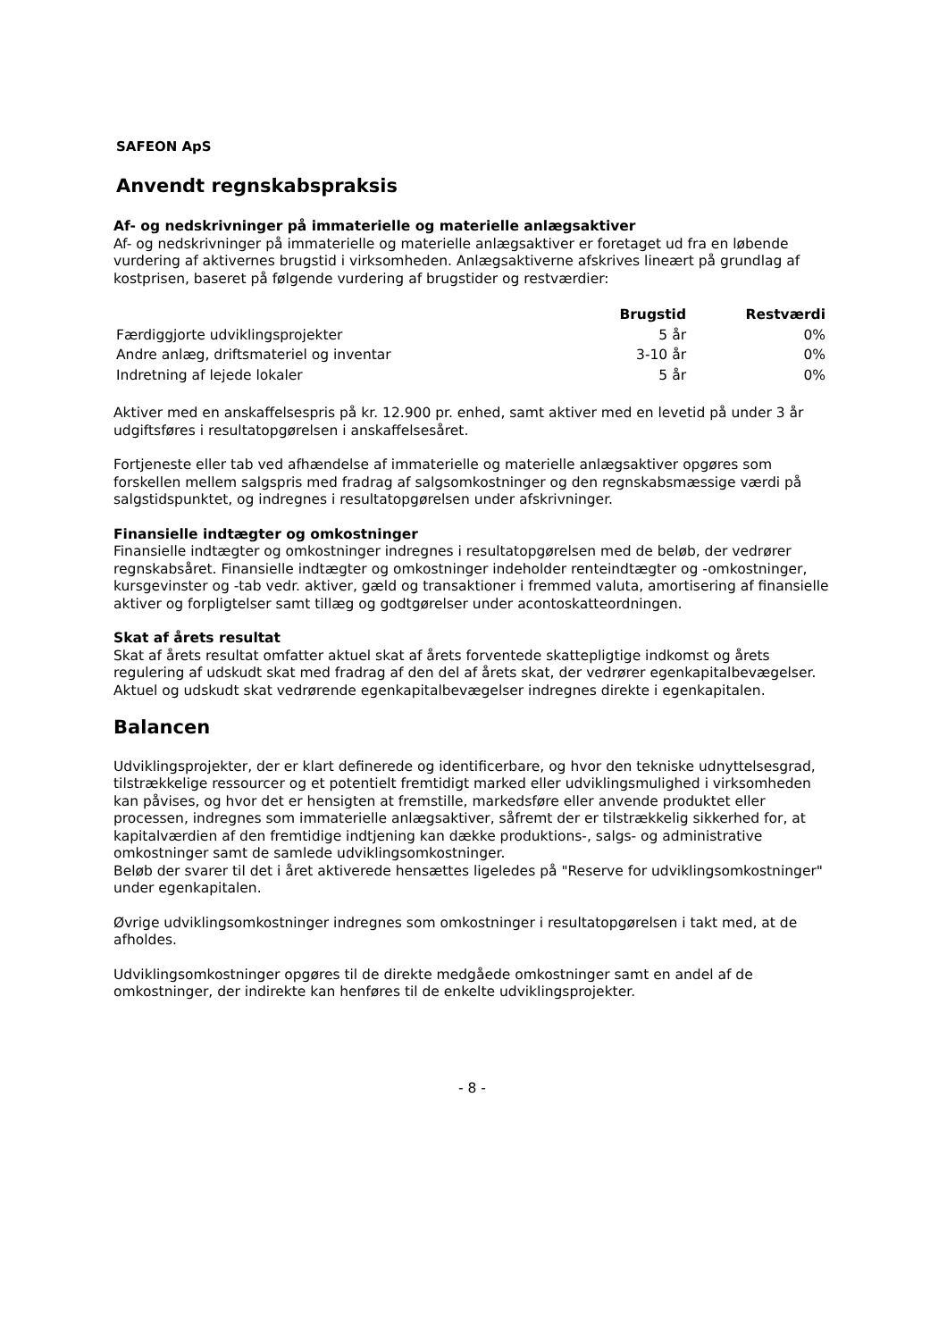SAFEON ApS
Anvendt regnskabspraksis
Af- og nedskrivninger på immaterielle og materielle anlægsaktiver
Af- og nedskrivninger på immaterielle og materielle anlægsaktiver er foretaget ud fra en løbende vurdering af aktivernes brugstid i virksomheden. Anlægsaktiverne afskrives lineært på grundlag af kostprisen, baseret på følgende vurdering af brugstider og restværdier:
| | Brugstid | Restværdi |
| --- | --- | --- |
| Færdiggjorte udviklingsprojekter | 5 år | 0% |
| Andre anlæg, driftsmateriel og inventar | 3-10 år | 0% |
| Indretning af lejede lokaler | 5 år | 0% |
Aktiver med en anskaffelsespris på kr. 12.900 pr. enhed, samt aktiver med en levetid på under 3 år udgiftsføres i resultatopgørelsen i anskaffelsesåret.
Fortjeneste eller tab ved afhændelse af immaterielle og materielle anlægsaktiver opgøres som forskellen mellem salgspris med fradrag af salgsomkostninger og den regnskabsmæssige værdi på salgstidspunktet, og indregnes i resultatopgørelsen under afskrivninger.
Finansielle indtægter og omkostninger
Finansielle indtægter og omkostninger indregnes i resultatopgørelsen med de beløb, der vedrører regnskabsåret. Finansielle indtægter og omkostninger indeholder renteindtægter og -omkostninger, kursgevinster og -tab vedr. aktiver, gæld og transaktioner i fremmed valuta, amortisering af finansielle aktiver og forpligtelser samt tillæg og godtgørelser under acontoskatteordningen.
Skat af årets resultat
Skat af årets resultat omfatter aktuel skat af årets forventede skattepligtige indkomst og årets regulering af udskudt skat med fradrag af den del af årets skat, der vedrører egenkapitalbevægelser. Aktuel og udskudt skat vedrørende egenkapitalbevægelser indregnes direkte i egenkapitalen.
Balancen
Udviklingsprojekter, der er klart definerede og identificerbare, og hvor den tekniske udnyttelsesgrad, tilstrækkelige ressourcer og et potentielt fremtidigt marked eller udviklingsmulighed i virksomheden kan påvises, og hvor det er hensigten at fremstille, markedsføre eller anvende produktet eller processen, indregnes som immaterielle anlægsaktiver, såfremt der er tilstrækkelig sikkerhed for, at kapitalværdien af den fremtidige indtjening kan dække produktions-, salgs- og administrative omkostninger samt de samlede udviklingsomkostninger.
Beløb der svarer til det i året aktiverede hensættes ligeledes på "Reserve for udviklingsomkostninger" under egenkapitalen.
Øvrige udviklingsomkostninger indregnes som omkostninger i resultatopgørelsen i takt med, at de afholdes.
Udviklingsomkostninger opgøres til de direkte medgåede omkostninger samt en andel af de omkostninger, der indirekte kan henføres til de enkelte udviklingsprojekter.
- 8 -